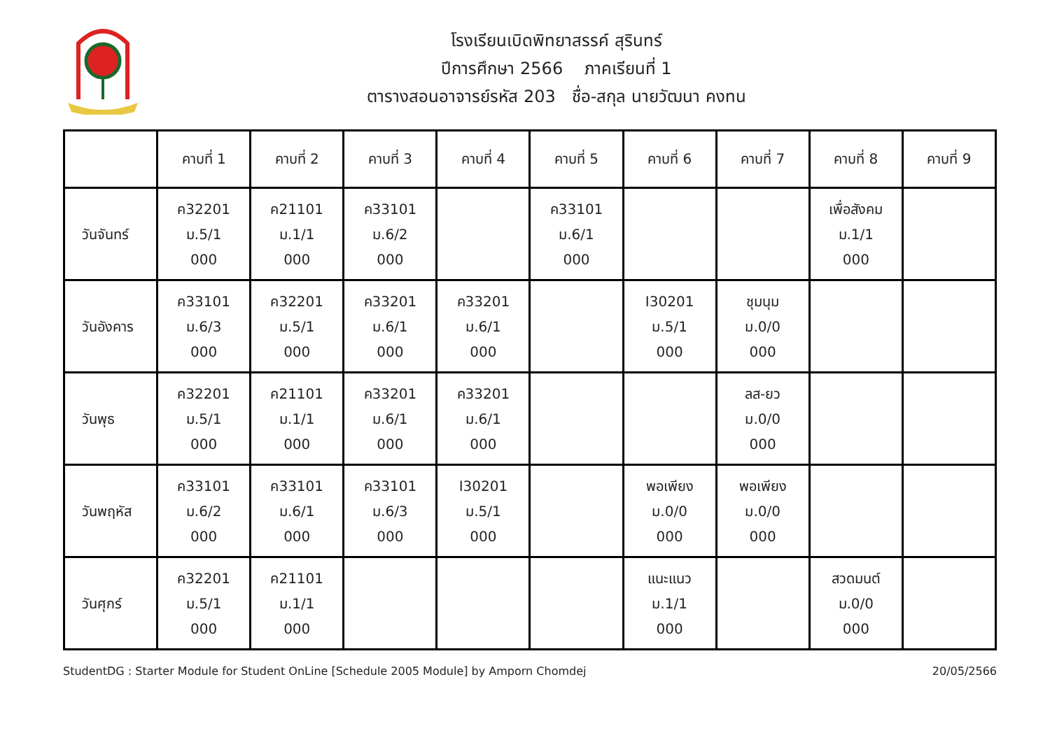โรงเรียนเบิดพิทยาสรรค์ สุรินทร์
ปีการศึกษา 2566 ภาคเรียนที่ 1
ตารางสอนอาจารย์รหัส 203 ชื่อ-สกุล นายวัฒนา คงทน
| | คาบที่ 1 | คาบที่ 2 | คาบที่ 3 | คาบที่ 4 | คาบที่ 5 | คาบที่ 6 | คาบที่ 7 | คาบที่ 8 | คาบที่ 9 |
| --- | --- | --- | --- | --- | --- | --- | --- | --- | --- |
| วันจันทร์ | ค32201 ม.5/1 000 | ค21101 ม.1/1 000 | ค33101 ม.6/2 000 | | ค33101 ม.6/1 000 | | | เพื่อสังคม ม.1/1 000 | |
| วันอังคาร | ค33101 ม.6/3 000 | ค32201 ม.5/1 000 | ค33201 ม.6/1 000 | ค33201 ม.6/1 000 | | I30201 ม.5/1 000 | ชุมนุม ม.0/0 000 | | |
| วันพุธ | ค32201 ม.5/1 000 | ค21101 ม.1/1 000 | ค33201 ม.6/1 000 | ค33201 ม.6/1 000 | | | ลส-ยว ม.0/0 000 | | |
| วันพฤหัส | ค33101 ม.6/2 000 | ค33101 ม.6/1 000 | ค33101 ม.6/3 000 | I30201 ม.5/1 000 | | พอเพียง ม.0/0 000 | พอเพียง ม.0/0 000 | | |
| วันศุกร์ | ค32201 ม.5/1 000 | ค21101 ม.1/1 000 | | | | แนะแนว ม.1/1 000 | | สวดมนต์ ม.0/0 000 | |
StudentDG : Starter Module for Student OnLine [Schedule 2005 Module] by Amporn Chomdej 20/05/2566